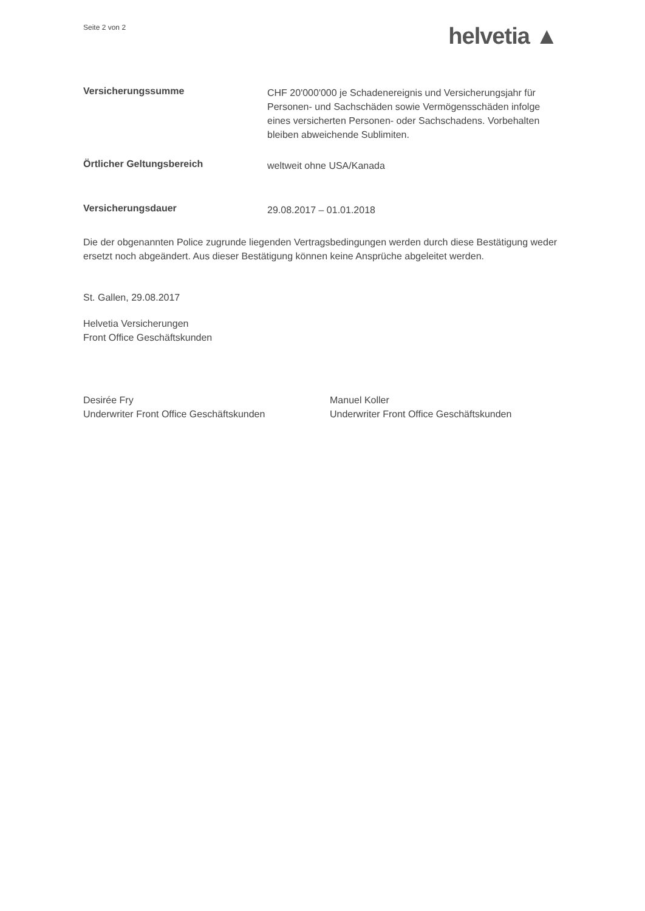Seite 2 von 2
helvetia ▲
Versicherungssumme
CHF 20'000'000 je Schadenereignis und Versicherungsjahr für Personen- und Sachschäden sowie Vermögensschäden infolge eines versicherten Personen- oder Sachschadens. Vorbehalten bleiben abweichende Sublimiten.
Örtlicher Geltungsbereich
weltweit ohne USA/Kanada
Versicherungsdauer
29.08.2017 – 01.01.2018
Die der obgenannten Police zugrunde liegenden Vertragsbedingungen werden durch diese Bestätigung weder ersetzt noch abgeändert. Aus dieser Bestätigung können keine Ansprüche abgeleitet werden.
St. Gallen, 29.08.2017
Helvetia Versicherungen
Front Office Geschäftskunden
Desirée Fry
Underwriter Front Office Geschäftskunden
Manuel Koller
Underwriter Front Office Geschäftskunden